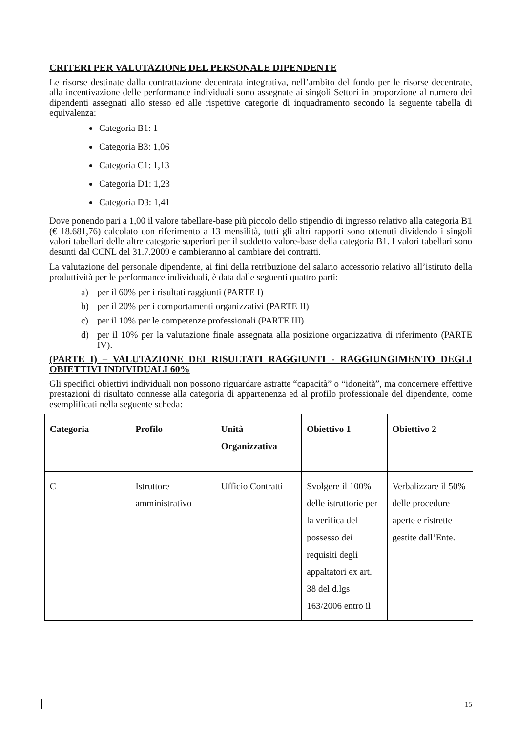CRITERI PER VALUTAZIONE DEL PERSONALE DIPENDENTE
Le risorse destinate dalla contrattazione decentrata integrativa, nell’ambito del fondo per le risorse decentrate, alla incentivazione delle performance individuali sono assegnate ai singoli Settori in proporzione al numero dei dipendenti assegnati allo stesso ed alle rispettive categorie di inquadramento secondo la seguente tabella di equivalenza:
Categoria B1: 1
Categoria B3: 1,06
Categoria C1: 1,13
Categoria D1: 1,23
Categoria D3: 1,41
Dove ponendo pari a 1,00 il valore tabellare-base più piccolo dello stipendio di ingresso relativo alla categoria B1 (€ 18.681,76) calcolato con riferimento a 13 mensilità, tutti gli altri rapporti sono ottenuti dividendo i singoli valori tabellari delle altre categorie superiori per il suddetto valore-base della categoria B1. I valori tabellari sono desunti dal CCNL del 31.7.2009 e cambieranno al cambiare dei contratti.
La valutazione del personale dipendente, ai fini della retribuzione del salario accessorio relativo all’istituto della produttività per le performance individuali, è data dalle seguenti quattro parti:
a) per il 60% per i risultati raggiunti (PARTE I)
b) per il 20% per i comportamenti organizzativi (PARTE II)
c) per il 10% per le competenze professionali (PARTE III)
d) per il 10% per la valutazione finale assegnata alla posizione organizzativa di riferimento (PARTE IV).
(PARTE I) – VALUTAZIONE DEI RISULTATI RAGGIUNTI - RAGGIUNGIMENTO DEGLI OBIETTIVI INDIVIDUALI 60%
Gli specifici obiettivi individuali non possono riguardare astratte “capacità” o “idoneità”, ma concernere effettive prestazioni di risultato connesse alla categoria di appartenenza ed al profilo professionale del dipendente, come esemplificati nella seguente scheda:
| Categoria | Profilo | Unità Organizzativa | Obiettivo 1 | Obiettivo 2 |
| --- | --- | --- | --- | --- |
| C | Istruttore amministrativo | Ufficio Contratti | Svolgere il 100% delle istruttorie per la verifica del possesso dei requisiti degli appaltatori ex art. 38 del d.lgs 163/2006 entro il | Verbalizzare il 50% delle procedure aperte e ristrette gestite dall’Ente. |
15